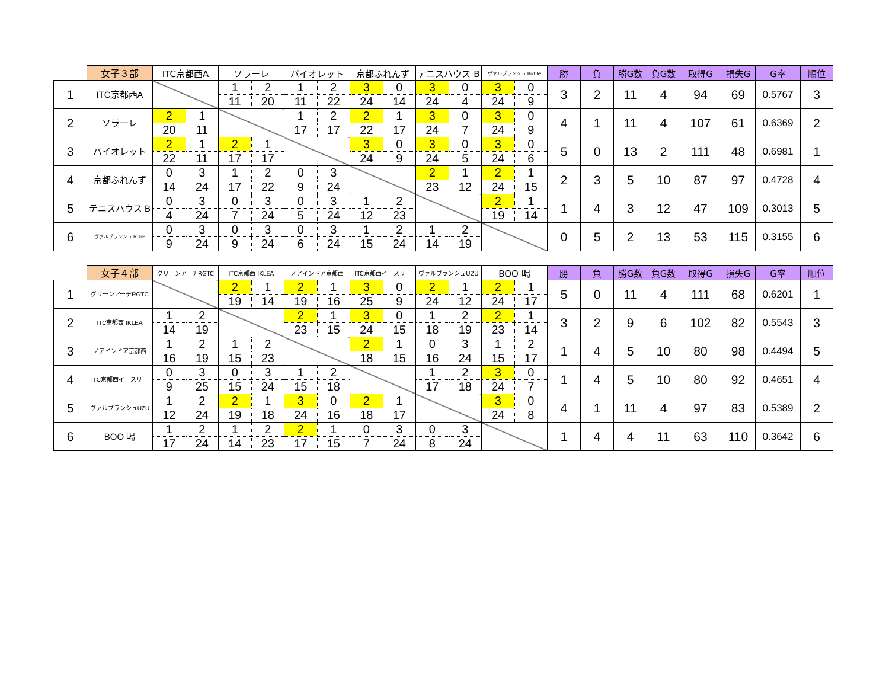| | 女子３部 | ITC京都西A | | ソラーレ | | バイオレット | | 京都ふれんず | | テニスハウス B | | ヴァルブランシュ Rutile | | 勝 | 負 | 勝G数 | 負G数 | 取得G | 損失G | G率 | 順位 |
| --- | --- | --- | --- | --- | --- | --- | --- | --- | --- | --- | --- | --- | --- | --- | --- | --- | --- | --- | --- | --- | --- |
| 1 | ITC京都西A | | | 1 | 2 | 1 | 2 | 3 | 0 | 3 | 0 | 3 | 0 | 3 | 2 | 11 | 4 | 94 | 69 | 0.5767 | 3 |
| | | | | 11 | 20 | 11 | 22 | 24 | 14 | 24 | 4 | 24 | 9 | | | | | | | | |
| 2 | ソラーレ | 2 | 1 | | | 1 | 2 | 2 | 1 | 3 | 0 | 3 | 0 | 4 | 1 | 11 | 4 | 107 | 61 | 0.6369 | 2 |
| | | 20 | 11 | | | 17 | 17 | 22 | 17 | 24 | 7 | 24 | 9 | | | | | | | | |
| 3 | バイオレット | 2 | 1 | 2 | 1 | | | 3 | 0 | 3 | 0 | 3 | 0 | 5 | 0 | 13 | 2 | 111 | 48 | 0.6981 | 1 |
| | | 22 | 11 | 17 | 17 | | | 24 | 9 | 24 | 5 | 24 | 6 | | | | | | | | |
| 4 | 京都ふれんず | 0 | 3 | 1 | 2 | 0 | 3 | | | 2 | 1 | 2 | 1 | 2 | 3 | 5 | 10 | 87 | 97 | 0.4728 | 4 |
| | | 14 | 24 | 17 | 22 | 9 | 24 | | | 23 | 12 | 24 | 15 | | | | | | | | |
| 5 | テニスハウス B | 0 | 3 | 0 | 3 | 0 | 3 | 1 | 2 | | | 2 | 1 | 1 | 4 | 3 | 12 | 47 | 109 | 0.3013 | 5 |
| | | 4 | 24 | 7 | 24 | 5 | 24 | 12 | 23 | | | 19 | 14 | | | | | | | | |
| 6 | ヴァルブランシュ Rutile | 0 | 3 | 0 | 3 | 0 | 3 | 1 | 2 | 1 | 2 | | | 0 | 5 | 2 | 13 | 53 | 115 | 0.3155 | 6 |
| | | 9 | 24 | 9 | 24 | 6 | 24 | 15 | 24 | 14 | 19 | | | | | | | | | | |
| | 女子４部 | グリーンアーチRGTC | | ITC京都西 IKLEA | | ノアインドア京都西 | | ITC京都西イースリー | | ヴァルブランシュUZU | | BOO 喝 | | 勝 | 負 | 勝G数 | 負G数 | 取得G | 損失G | G率 | 順位 |
| --- | --- | --- | --- | --- | --- | --- | --- | --- | --- | --- | --- | --- | --- | --- | --- | --- | --- | --- | --- | --- | --- |
| 1 | グリーンアーチRGTC | | | 2 | 1 | 2 | 1 | 3 | 0 | 2 | 1 | 2 | 1 | 5 | 0 | 11 | 4 | 111 | 68 | 0.6201 | 1 |
| | | | | 19 | 14 | 19 | 16 | 25 | 9 | 24 | 12 | 24 | 17 | | | | | | | | |
| 2 | ITC京都西 IKLEA | 1 | 2 | | | 2 | 1 | 3 | 0 | 1 | 2 | 2 | 1 | 3 | 2 | 9 | 6 | 102 | 82 | 0.5543 | 3 |
| | | 14 | 19 | | | 23 | 15 | 24 | 15 | 18 | 19 | 23 | 14 | | | | | | | | |
| 3 | ノアインドア京都西 | 1 | 2 | 1 | 2 | | | 2 | 1 | 0 | 3 | 1 | 2 | 1 | 4 | 5 | 10 | 80 | 98 | 0.4494 | 5 |
| | | 16 | 19 | 15 | 23 | | | 18 | 15 | 16 | 24 | 15 | 17 | | | | | | | | |
| 4 | ITC京都西イースリー | 0 | 3 | 0 | 3 | 1 | 2 | | | 1 | 2 | 3 | 0 | 1 | 4 | 5 | 10 | 80 | 92 | 0.4651 | 4 |
| | | 9 | 25 | 15 | 24 | 15 | 18 | | | 17 | 18 | 24 | 7 | | | | | | | | |
| 5 | ヴァルブランシュUZU | 1 | 2 | 2 | 1 | 3 | 0 | 2 | 1 | | | 3 | 0 | 4 | 1 | 11 | 4 | 97 | 83 | 0.5389 | 2 |
| | | 12 | 24 | 19 | 18 | 24 | 16 | 18 | 17 | | | 24 | 8 | | | | | | | | |
| 6 | BOO 喝 | 1 | 2 | 1 | 2 | 2 | 1 | 0 | 3 | 0 | 3 | | | 1 | 4 | 4 | 11 | 63 | 110 | 0.3642 | 6 |
| | | 17 | 24 | 14 | 23 | 17 | 15 | 7 | 24 | 8 | 24 | | | | | | | | | | |